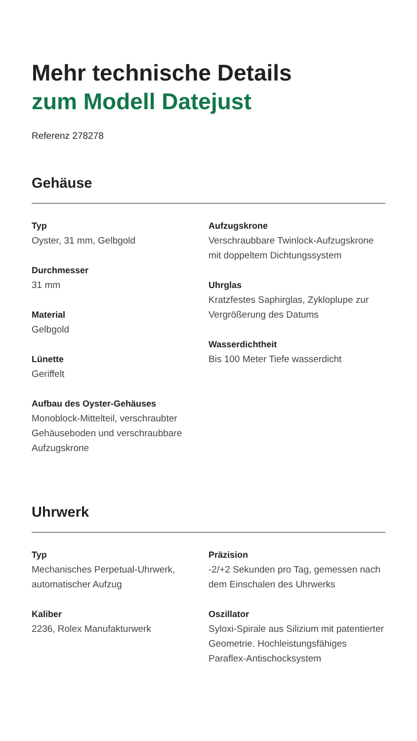Mehr technische Details
zum Modell Datejust
Referenz 278278
Gehäuse
Typ
Oyster, 31 mm, Gelbgold
Durchmesser
31 mm
Material
Gelbgold
Lünette
Geriffelt
Aufbau des Oyster-Gehäuses
Monoblock-Mittelteil, verschraubter Gehäuseboden und verschraubbare Aufzugskrone
Aufzugskrone
Verschraubbare Twinlock-Aufzugskrone mit doppeltem Dichtungssystem
Uhrglas
Kratzfestes Saphirglas, Zykloplupe zur Vergrößerung des Datums
Wasserdichtheit
Bis 100 Meter Tiefe wasserdicht
Uhrwerk
Typ
Mechanisches Perpetual-Uhrwerk, automatischer Aufzug
Kaliber
2236, Rolex Manufakturwerk
Präzision
-2/+2 Sekunden pro Tag, gemessen nach dem Einschalen des Uhrwerks
Oszillator
Syloxi-Spirale aus Silizium mit patentierter Geometrie. Hochleistungsfähiges Paraflex-Antischocksystem